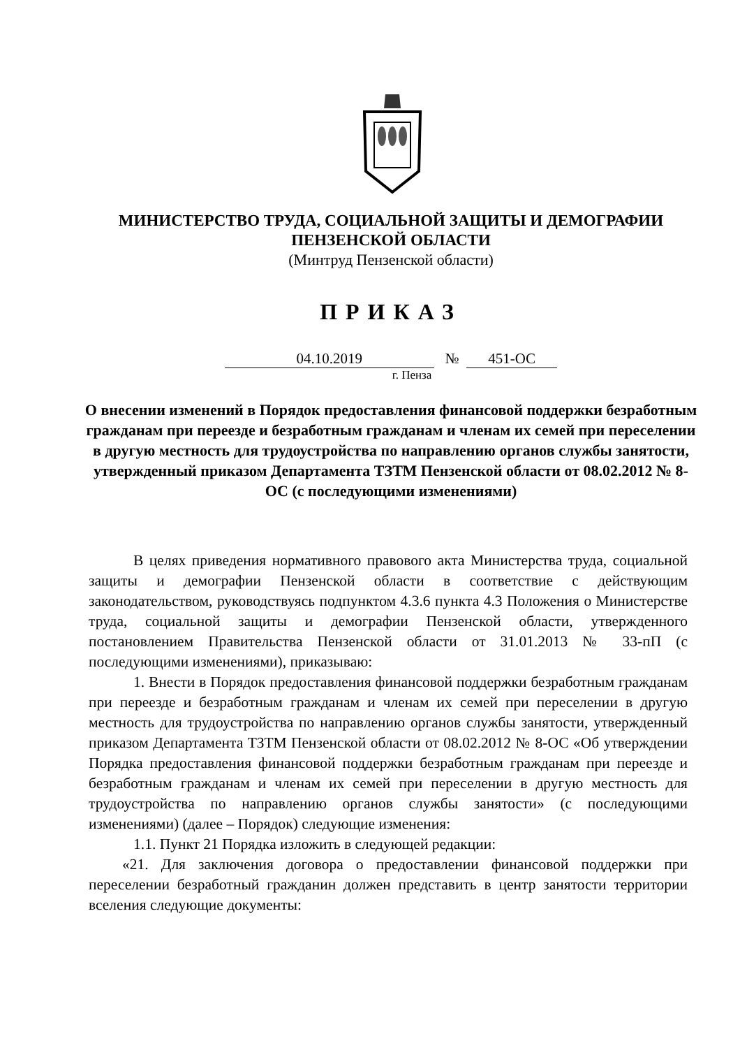МИНИСТЕРСТВО ТРУДА, СОЦИАЛЬНОЙ ЗАЩИТЫ И ДЕМОГРАФИИ
ПЕНЗЕНСКОЙ ОБЛАСТИ
(Минтруд Пензенской области)
ПРИКАЗ
04.10.2019 № 451-ОС
г. Пенза
О внесении изменений в Порядок предоставления финансовой поддержки безработным гражданам при переезде и безработным гражданам и членам их семей при переселении в другую местность для трудоустройства по направлению органов службы занятости, утвержденный приказом Департамента ТЗТМ Пензенской области от 08.02.2012 № 8-ОС (с последующими изменениями)
В целях приведения нормативного правового акта Министерства труда, социальной защиты и демографии Пензенской области в соответствие с действующим законодательством, руководствуясь подпунктом 4.3.6 пункта 4.3 Положения о Министерстве труда, социальной защиты и демографии Пензенской области, утвержденного постановлением Правительства Пензенской области от 31.01.2013 № 33-пП (с последующими изменениями), приказываю:
1. Внести в Порядок предоставления финансовой поддержки безработным гражданам при переезде и безработным гражданам и членам их семей при переселении в другую местность для трудоустройства по направлению органов службы занятости, утвержденный приказом Департамента ТЗТМ Пензенской области от 08.02.2012 № 8-ОС «Об утверждении Порядка предоставления финансовой поддержки безработным гражданам при переезде и безработным гражданам и членам их семей при переселении в другую местность для трудоустройства по направлению органов службы занятости» (с последующими изменениями) (далее – Порядок) следующие изменения:
1.1. Пункт 21 Порядка изложить в следующей редакции:
«21. Для заключения договора о предоставлении финансовой поддержки при переселении безработный гражданин должен представить в центр занятости территории вселения следующие документы: